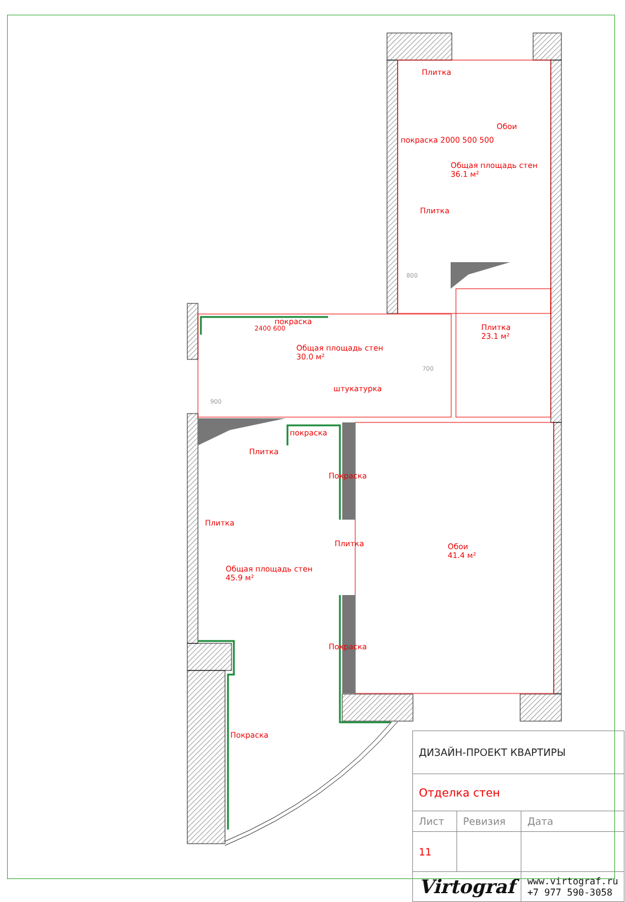Плитка
Обои
Общая площадь стен
36.1 м²
Плитка
покраска 2000 500 500
800
покраска
2400 600
Общая площадь стен
30.0 м²
Плитка
23.1 м²
700
штукатурка
900
покраска
Плитка
Покраска
Плитка
Плитка
Обои
41.4 м²
Общая площадь стен
45.9 м²
Покраска
Покраска
| ДИЗАЙН-ПРОЕКТ КВАРТИРЫ | | |
| Отделка стен | | |
| Лист | Ревизия | Дата |
| 11 | | |
| Virtograf | | www.virtograf.ru +7 977 590-3058 |